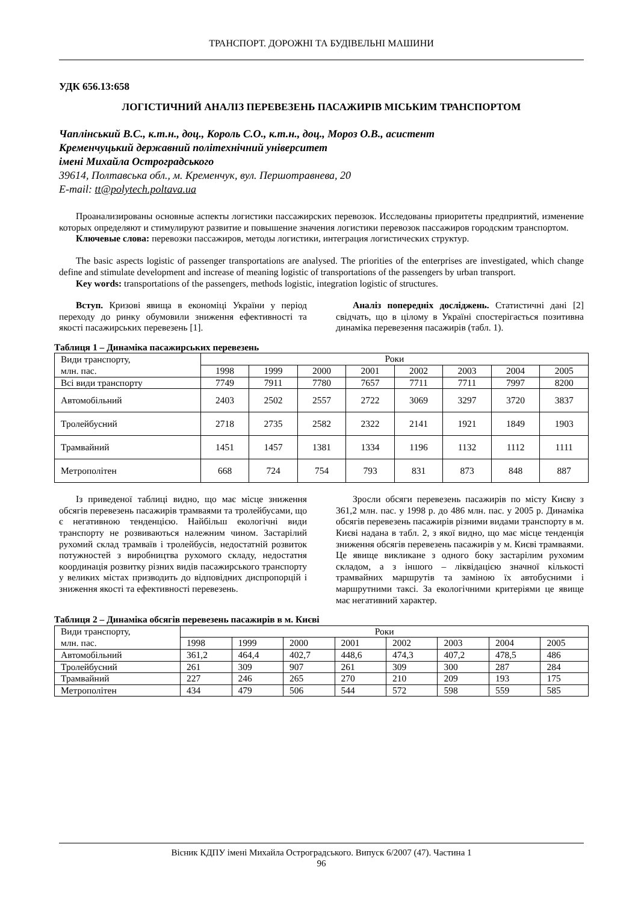ТРАНСПОРТ. ДОРОЖНІ ТА БУДІВЕЛЬНІ МАШИНИ
УДК 656.13:658
ЛОГІСТИЧНИЙ АНАЛІЗ ПЕРЕВЕЗЕНЬ ПАСАЖИРІВ МІСЬКИМ ТРАНСПОРТОМ
Чаплінський В.С., к.т.н., доц., Король С.О., к.т.н., доц., Мороз О.В., асистент
Кременчуцький державний політехнічний університет
імені Михайла Остроградського
39614, Полтавська обл., м. Кременчук, вул. Першотравнева, 20
E-mail: tt@polytech.poltava.ua
Проанализированы основные аспекты логистики пассажирских перевозок. Исследованы приоритеты предприятий, изменение которых определяют и стимулируют развитие и повышение значения логистики перевозок пассажиров городским транспортом.
Ключевые слова: перевозки пассажиров, методы логистики, интеграция логистических структур.
The basic aspects logistic of passenger transportations are analysed. The priorities of the enterprises are investigated, which change define and stimulate development and increase of meaning logistic of transportations of the passengers by urban transport.
Key words: transportations of the passengers, methods logistic, integration logistic of structures.
Вступ. Кризові явища в економіці України у період переходу до ринку обумовили зниження ефективності та якості пасажирських перевезень [1].
Аналіз попередніх досліджень. Статистичні дані [2] свідчать, що в цілому в Україні спостерігається позитивна динаміка перевезення пасажирів (табл. 1).
Таблиця 1 – Динаміка пасажирських перевезень
| Види транспорту, млн. пас. | Роки | | | | | | | |
| --- | --- | --- | --- | --- | --- | --- | --- | --- |
| | 1998 | 1999 | 2000 | 2001 | 2002 | 2003 | 2004 | 2005 |
| Всі види транспорту | 7749 | 7911 | 7780 | 7657 | 7711 | 7711 | 7997 | 8200 |
| Автомобільний | 2403 | 2502 | 2557 | 2722 | 3069 | 3297 | 3720 | 3837 |
| Тролейбусний | 2718 | 2735 | 2582 | 2322 | 2141 | 1921 | 1849 | 1903 |
| Трамвайний | 1451 | 1457 | 1381 | 1334 | 1196 | 1132 | 1112 | 1111 |
| Метрополітен | 668 | 724 | 754 | 793 | 831 | 873 | 848 | 887 |
Із приведеної таблиці видно, що має місце зниження обсягів перевезень пасажирів трамваями та тролейбусами, що є негативною тенденцією. Найбільш екологічні види транспорту не розвиваються належним чином. Застарілий рухомий склад трамваїв і тролейбусів, недостатній розвиток потужностей з виробництва рухомого складу, недостатня координація розвитку різних видів пасажирського транспорту у великих містах призводить до відповідних диспропорцій і зниження якості та ефективності перевезень.
Зросли обсяги перевезень пасажирів по місту Києву з 361,2 млн. пас. у 1998 р. до 486 млн. пас. у 2005 р. Динаміка обсягів перевезень пасажирів різними видами транспорту в м. Києві надана в табл. 2, з якої видно, що має місце тенденція зниження обсягів перевезень пасажирів у м. Києві трамваями. Це явище викликане з одного боку застарілим рухомим складом, а з іншого – ліквідацією значної кількості трамвайних маршрутів та заміною їх автобусними і маршрутними таксі. За екологічними критеріями це явище має негативний характер.
Таблиця 2 – Динаміка обсягів перевезень пасажирів в м. Києві
| Види транспорту, млн. пас. | Роки | | | | | | | |
| --- | --- | --- | --- | --- | --- | --- | --- | --- |
| | 1998 | 1999 | 2000 | 2001 | 2002 | 2003 | 2004 | 2005 |
| Автомобільний | 361,2 | 464,4 | 402,7 | 448,6 | 474,3 | 407,2 | 478,5 | 486 |
| Тролейбусний | 261 | 309 | 907 | 261 | 309 | 300 | 287 | 284 |
| Трамвайний | 227 | 246 | 265 | 270 | 210 | 209 | 193 | 175 |
| Метрополітен | 434 | 479 | 506 | 544 | 572 | 598 | 559 | 585 |
Вісник КДПУ імені Михайла Остроградського. Випуск 6/2007 (47). Частина 1
96